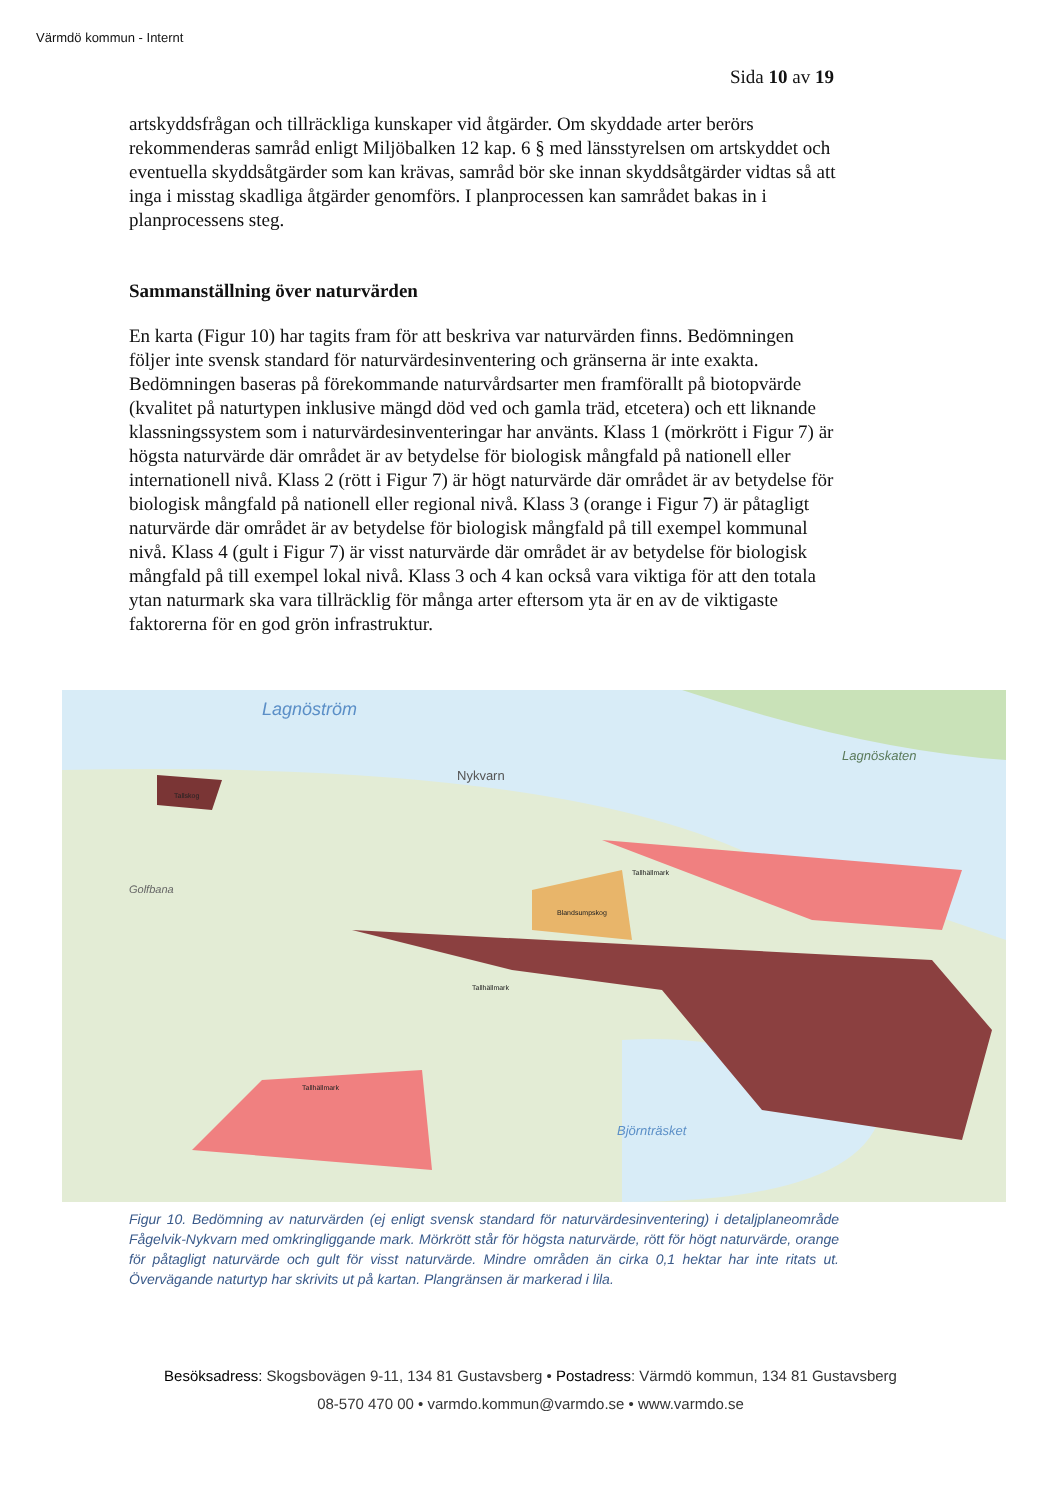Värmdö kommun - Internt
Sida 10 av 19
artskyddsfrågan och tillräckliga kunskaper vid åtgärder. Om skyddade arter berörs rekommenderas samråd enligt Miljöbalken 12 kap. 6 § med länsstyrelsen om artskyddet och eventuella skyddsåtgärder som kan krävas, samråd bör ske innan skyddsåtgärder vidtas så att inga i misstag skadliga åtgärder genomförs. I planprocessen kan samrådet bakas in i planprocessens steg.
Sammanställning över naturvärden
En karta (Figur 10) har tagits fram för att beskriva var naturvärden finns. Bedömningen följer inte svensk standard för naturvärdesinventering och gränserna är inte exakta. Bedömningen baseras på förekommande naturvårdsarter men framförallt på biotopvärde (kvalitet på naturtypen inklusive mängd död ved och gamla träd, etcetera) och ett liknande klassningssystem som i naturvärdesinventeringar har använts. Klass 1 (mörkrött i Figur 7) är högsta naturvärde där området är av betydelse för biologisk mångfald på nationell eller internationell nivå. Klass 2 (rött i Figur 7) är högt naturvärde där området är av betydelse för biologisk mångfald på nationell eller regional nivå. Klass 3 (orange i Figur 7) är påtagligt naturvärde där området är av betydelse för biologisk mångfald på till exempel kommunal nivå. Klass 4 (gult i Figur 7) är visst naturvärde där området är av betydelse för biologisk mångfald på till exempel lokal nivå. Klass 3 och 4 kan också vara viktiga för att den totala ytan naturmark ska vara tillräcklig för många arter eftersom yta är en av de viktigaste faktorerna för en god grön infrastruktur.
Lagnöström
Lagnöskaten
Nykvarn
Golfbana
Björnträsket
Tallhällmark
Blandsumpskog
Tallhällmark
Tallhällmark
Tallskog
Figur 10. Bedömning av naturvärden (ej enligt svensk standard för naturvärdesinventering) i detaljplaneområde Fågelvik-Nykvarn med omkringliggande mark. Mörkrött står för högsta naturvärde, rött för högt naturvärde, orange för påtagligt naturvärde och gult för visst naturvärde. Mindre områden än cirka 0,1 hektar har inte ritats ut. Övervägande naturtyp har skrivits ut på kartan. Plangränsen är markerad i lila.
Besöksadress: Skogsbovägen 9-11, 134 81 Gustavsberg • Postadress: Värmdö kommun, 134 81 Gustavsberg
08-570 470 00 • varmdo.kommun@varmdo.se • www.varmdo.se